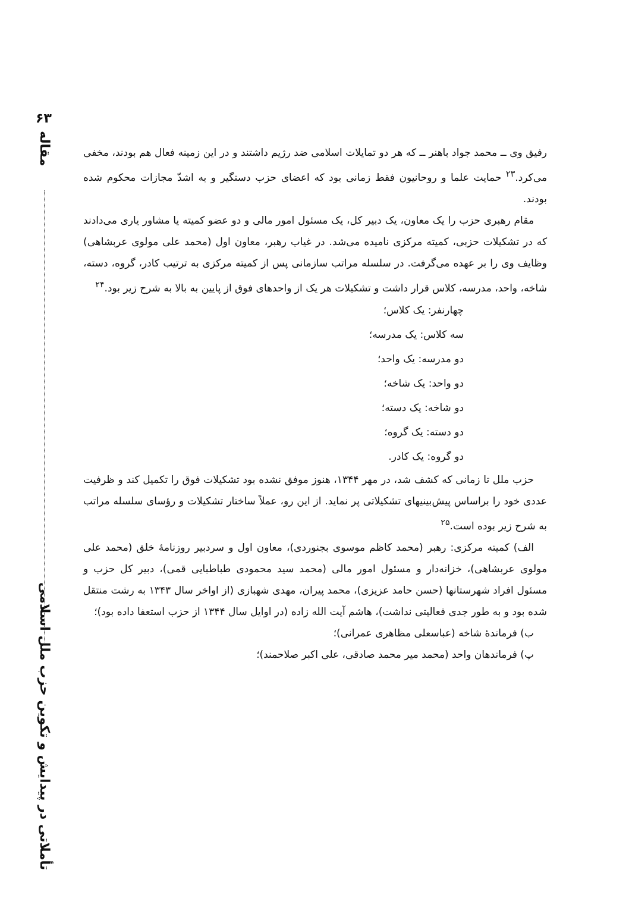۶۳
مقاله
تأملاتی در پیدایش و تکوین حزب ملل اسلامی
رفیق وی ــ محمد جواد باهنر ــ که هر دو تمایلات اسلامی ضد رژیم داشتند و در این زمینه فعال هم بودند، مخفی می‌کرد.<sup>۲۳</sup> حمایت علما و روحانیون فقط زمانی بود که اعضای حزب دستگیر و به اشدّ مجازات محکوم شده بودند.
مقام رهبری حزب را یک معاون، یک دبیر کل، یک مسئول امور مالی و دو عضو کمیته یا مشاور یاری می‌دادند که در تشکیلات حزبی، کمیته مرکزی نامیده می‌شد. در غیاب رهبر، معاون اول (محمد علی مولوی عربشاهی) وظایف وی را بر عهده می‌گرفت. در سلسله مراتب سازمانی پس از کمیته مرکزی به ترتیب کادر، گروه، دسته، شاخه، واحد، مدرسه، کلاس قرار داشت و تشکیلات هر یک از واحدهای فوق از پایین به بالا به شرح زیر بود.<sup>۲۴</sup>
چهارنفر: یک کلاس؛
سه کلاس: یک مدرسه؛
دو مدرسه: یک واحد؛
دو واحد: یک شاخه؛
دو شاخه: یک دسته؛
دو دسته: یک گروه؛
دو گروه: یک کادر.
حزب ملل تا زمانی که کشف شد، در مهر ۱۳۴۴، هنوز موفق نشده بود تشکیلات فوق را تکمیل کند و ظرفیت عددی خود را براساس پیش‌بینیهای تشکیلاتی پر نماید. از این رو، عملاً ساختار تشکیلات و رؤسای سلسله مراتب به شرح زیر بوده است.<sup>۲۵</sup>
الف) کمیته مرکزی: رهبر (محمد کاظم موسوی بجنوردی)، معاون اول و سردبیر روزنامهٔ خلق (محمد علی مولوی عربشاهی)، خزانه‌دار و مسئول امور مالی (محمد سید محمودی طباطبایی قمی)، دبیر کل حزب و مسئول افراد شهرستانها (حسن حامد عزیزی)، محمد پیران، مهدی شهبازی (از اواخر سال ۱۳۴۳ به رشت منتقل شده بود و به طور جدی فعالیتی نداشت)، هاشم آیت الله زاده (در اوایل سال ۱۳۴۴ از حزب استعفا داده بود)؛
ب) فرماندهٔ شاخه (عباسعلی مظاهری عمرانی)؛
پ) فرماندهان واحد (محمد میر محمد صادقی، علی اکبر صلاحمند)؛